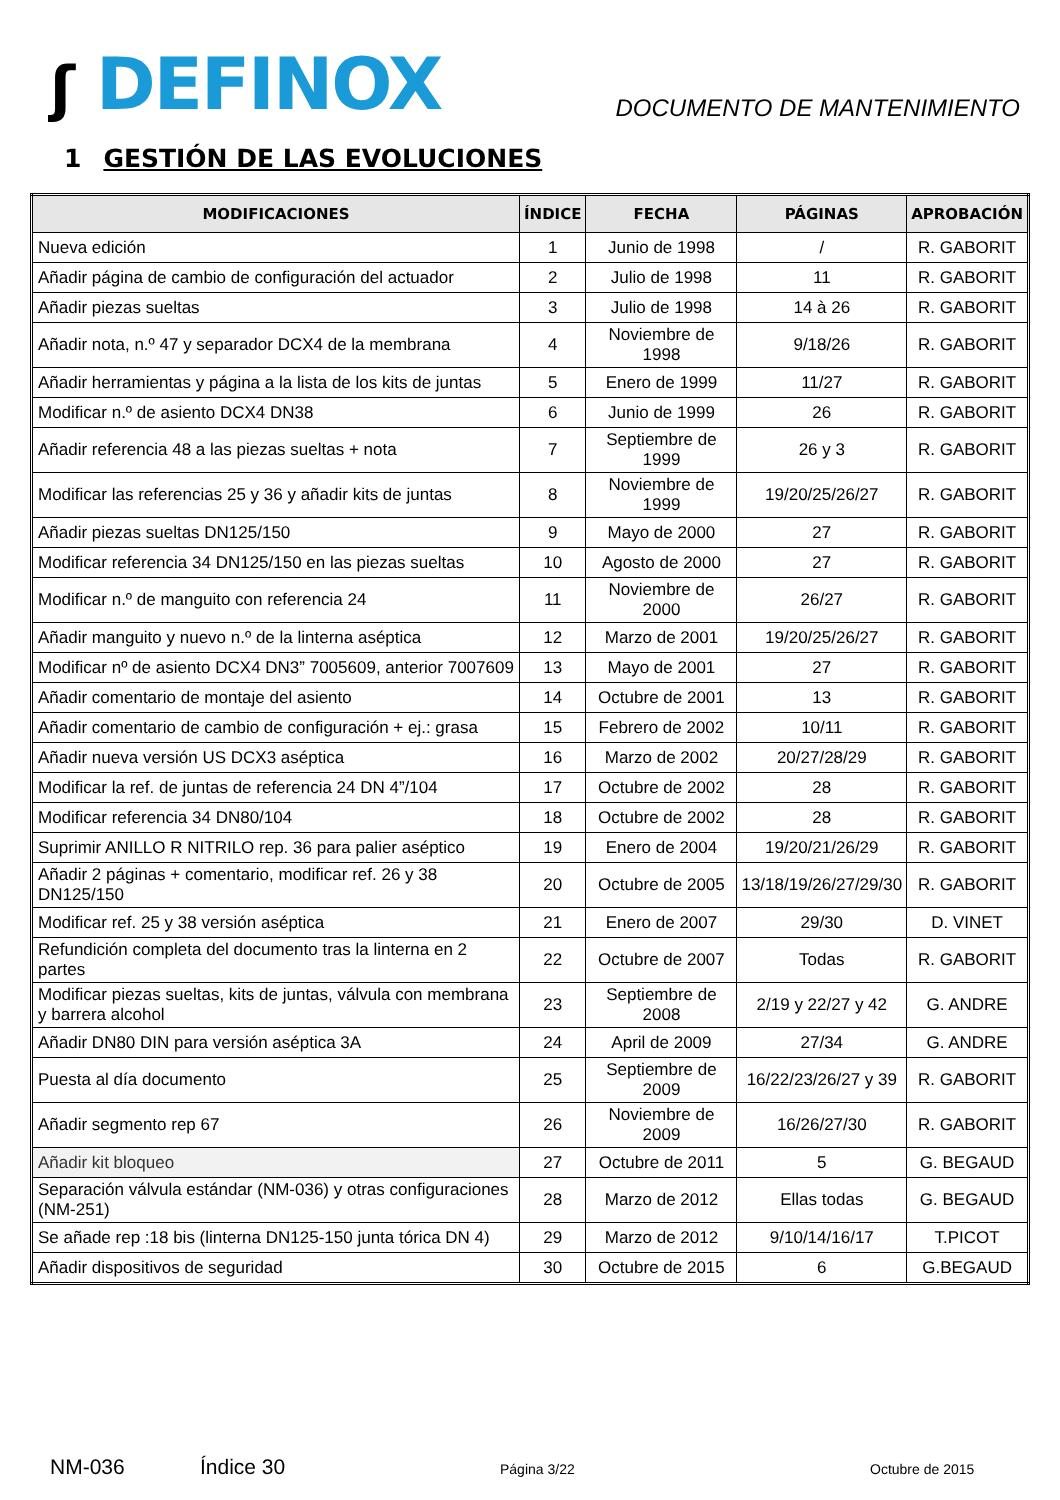ʃ DEFINOX
DOCUMENTO DE MANTENIMIENTO
1 GESTIÓN DE LAS EVOLUCIONES
| MODIFICACIONES | ÍNDICE | FECHA | PÁGINAS | APROBACIÓN |
| --- | --- | --- | --- | --- |
| Nueva edición | 1 | Junio de 1998 | / | R. GABORIT |
| Añadir página de cambio de configuración del actuador | 2 | Julio de 1998 | 11 | R. GABORIT |
| Añadir piezas sueltas | 3 | Julio de 1998 | 14 à 26 | R. GABORIT |
| Añadir nota, n.º 47 y separador DCX4 de la membrana | 4 | Noviembre de 1998 | 9/18/26 | R. GABORIT |
| Añadir herramientas y página a la lista de los kits de juntas | 5 | Enero de 1999 | 11/27 | R. GABORIT |
| Modificar n.º de asiento DCX4 DN38 | 6 | Junio de 1999 | 26 | R. GABORIT |
| Añadir referencia 48 a las piezas sueltas + nota | 7 | Septiembre de 1999 | 26 y 3 | R. GABORIT |
| Modificar las referencias 25 y 36 y añadir kits de juntas | 8 | Noviembre de 1999 | 19/20/25/26/27 | R. GABORIT |
| Añadir piezas sueltas DN125/150 | 9 | Mayo de 2000 | 27 | R. GABORIT |
| Modificar referencia 34 DN125/150 en las piezas sueltas | 10 | Agosto de 2000 | 27 | R. GABORIT |
| Modificar n.º de manguito con referencia 24 | 11 | Noviembre de 2000 | 26/27 | R. GABORIT |
| Añadir manguito y nuevo n.º de la linterna aséptica | 12 | Marzo de 2001 | 19/20/25/26/27 | R. GABORIT |
| Modificar nº de asiento DCX4 DN3” 7005609, anterior 7007609 | 13 | Mayo de 2001 | 27 | R. GABORIT |
| Añadir comentario de montaje del asiento | 14 | Octubre de 2001 | 13 | R. GABORIT |
| Añadir comentario de cambio de configuración + ej.: grasa | 15 | Febrero de 2002 | 10/11 | R. GABORIT |
| Añadir nueva versión US DCX3 aséptica | 16 | Marzo de 2002 | 20/27/28/29 | R. GABORIT |
| Modificar la ref. de juntas de referencia 24 DN 4”/104 | 17 | Octubre de 2002 | 28 | R. GABORIT |
| Modificar referencia 34 DN80/104 | 18 | Octubre de 2002 | 28 | R. GABORIT |
| Suprimir ANILLO R NITRILO rep. 36 para palier aséptico | 19 | Enero de 2004 | 19/20/21/26/29 | R. GABORIT |
| Añadir 2 páginas + comentario, modificar ref. 26 y 38 DN125/150 | 20 | Octubre de 2005 | 13/18/19/26/27/29/30 | R. GABORIT |
| Modificar ref. 25 y 38 versión aséptica | 21 | Enero de 2007 | 29/30 | D. VINET |
| Refundición completa del documento tras la linterna en 2 partes | 22 | Octubre de 2007 | Todas | R. GABORIT |
| Modificar piezas sueltas, kits de juntas, válvula con membrana y barrera alcohol | 23 | Septiembre de 2008 | 2/19 y 22/27 y 42 | G. ANDRE |
| Añadir DN80 DIN para versión aséptica 3A | 24 | April de 2009 | 27/34 | G. ANDRE |
| Puesta al día documento | 25 | Septiembre de 2009 | 16/22/23/26/27 y 39 | R. GABORIT |
| Añadir segmento rep 67 | 26 | Noviembre de 2009 | 16/26/27/30 | R. GABORIT |
| Añadir kit bloqueo | 27 | Octubre de 2011 | 5 | G. BEGAUD |
| Separación válvula estándar (NM-036) y otras configuraciones (NM-251) | 28 | Marzo de 2012 | Ellas todas | G. BEGAUD |
| Se añade rep :18 bis (linterna DN125-150 junta tórica DN 4) | 29 | Marzo de 2012 | 9/10/14/16/17 | T.PICOT |
| Añadir dispositivos de seguridad | 30 | Octubre de 2015 | 6 | G.BEGAUD |
NM-036 Índice 30 Página 3/22 Octubre de 2015